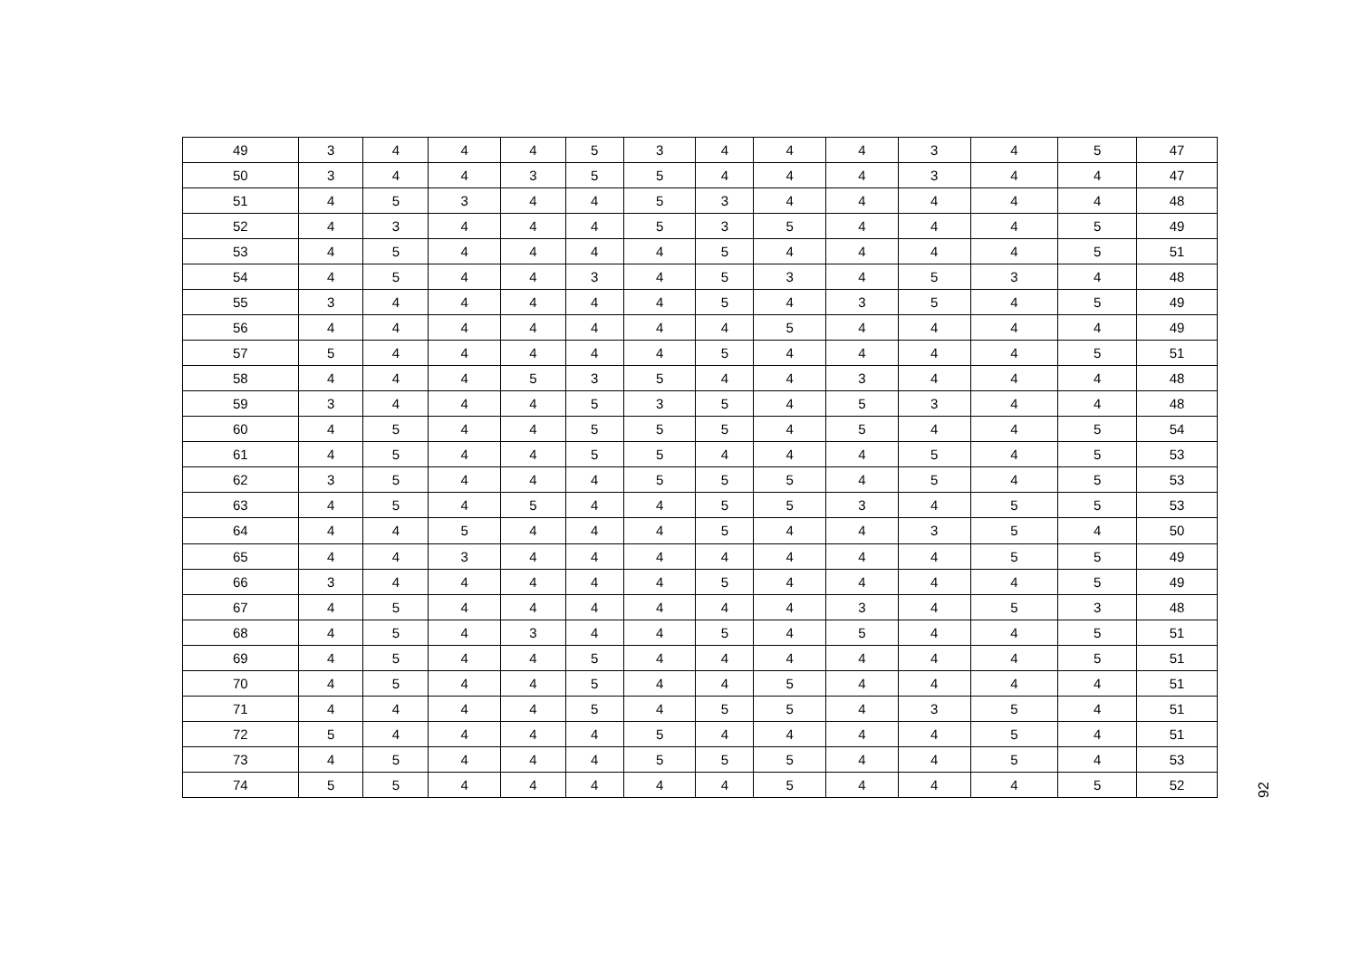| 49 | 3 | 4 | 4 | 4 | 5 | 3 | 4 | 4 | 4 | 3 | 4 | 5 | 47 |
| 50 | 3 | 4 | 4 | 3 | 5 | 5 | 4 | 4 | 4 | 3 | 4 | 4 | 47 |
| 51 | 4 | 5 | 3 | 4 | 4 | 5 | 3 | 4 | 4 | 4 | 4 | 4 | 48 |
| 52 | 4 | 3 | 4 | 4 | 4 | 5 | 3 | 5 | 4 | 4 | 4 | 5 | 49 |
| 53 | 4 | 5 | 4 | 4 | 4 | 4 | 5 | 4 | 4 | 4 | 4 | 5 | 51 |
| 54 | 4 | 5 | 4 | 4 | 3 | 4 | 5 | 3 | 4 | 5 | 3 | 4 | 48 |
| 55 | 3 | 4 | 4 | 4 | 4 | 4 | 5 | 4 | 3 | 5 | 4 | 5 | 49 |
| 56 | 4 | 4 | 4 | 4 | 4 | 4 | 4 | 5 | 4 | 4 | 4 | 4 | 49 |
| 57 | 5 | 4 | 4 | 4 | 4 | 4 | 5 | 4 | 4 | 4 | 4 | 5 | 51 |
| 58 | 4 | 4 | 4 | 5 | 3 | 5 | 4 | 4 | 3 | 4 | 4 | 4 | 48 |
| 59 | 3 | 4 | 4 | 4 | 5 | 3 | 5 | 4 | 5 | 3 | 4 | 4 | 48 |
| 60 | 4 | 5 | 4 | 4 | 5 | 5 | 5 | 4 | 5 | 4 | 4 | 5 | 54 |
| 61 | 4 | 5 | 4 | 4 | 5 | 5 | 4 | 4 | 4 | 5 | 4 | 5 | 53 |
| 62 | 3 | 5 | 4 | 4 | 4 | 5 | 5 | 5 | 4 | 5 | 4 | 5 | 53 |
| 63 | 4 | 5 | 4 | 5 | 4 | 4 | 5 | 5 | 3 | 4 | 5 | 5 | 53 |
| 64 | 4 | 4 | 5 | 4 | 4 | 4 | 5 | 4 | 4 | 3 | 5 | 4 | 50 |
| 65 | 4 | 4 | 3 | 4 | 4 | 4 | 4 | 4 | 4 | 4 | 5 | 5 | 49 |
| 66 | 3 | 4 | 4 | 4 | 4 | 4 | 5 | 4 | 4 | 4 | 4 | 5 | 49 |
| 67 | 4 | 5 | 4 | 4 | 4 | 4 | 4 | 4 | 3 | 4 | 5 | 3 | 48 |
| 68 | 4 | 5 | 4 | 3 | 4 | 4 | 5 | 4 | 5 | 4 | 4 | 5 | 51 |
| 69 | 4 | 5 | 4 | 4 | 5 | 4 | 4 | 4 | 4 | 4 | 4 | 5 | 51 |
| 70 | 4 | 5 | 4 | 4 | 5 | 4 | 4 | 5 | 4 | 4 | 4 | 4 | 51 |
| 71 | 4 | 4 | 4 | 4 | 5 | 4 | 5 | 5 | 4 | 3 | 5 | 4 | 51 |
| 72 | 5 | 4 | 4 | 4 | 4 | 5 | 4 | 4 | 4 | 4 | 5 | 4 | 51 |
| 73 | 4 | 5 | 4 | 4 | 4 | 5 | 5 | 5 | 4 | 4 | 5 | 4 | 53 |
| 74 | 5 | 5 | 4 | 4 | 4 | 4 | 4 | 5 | 4 | 4 | 4 | 5 | 52 |
92